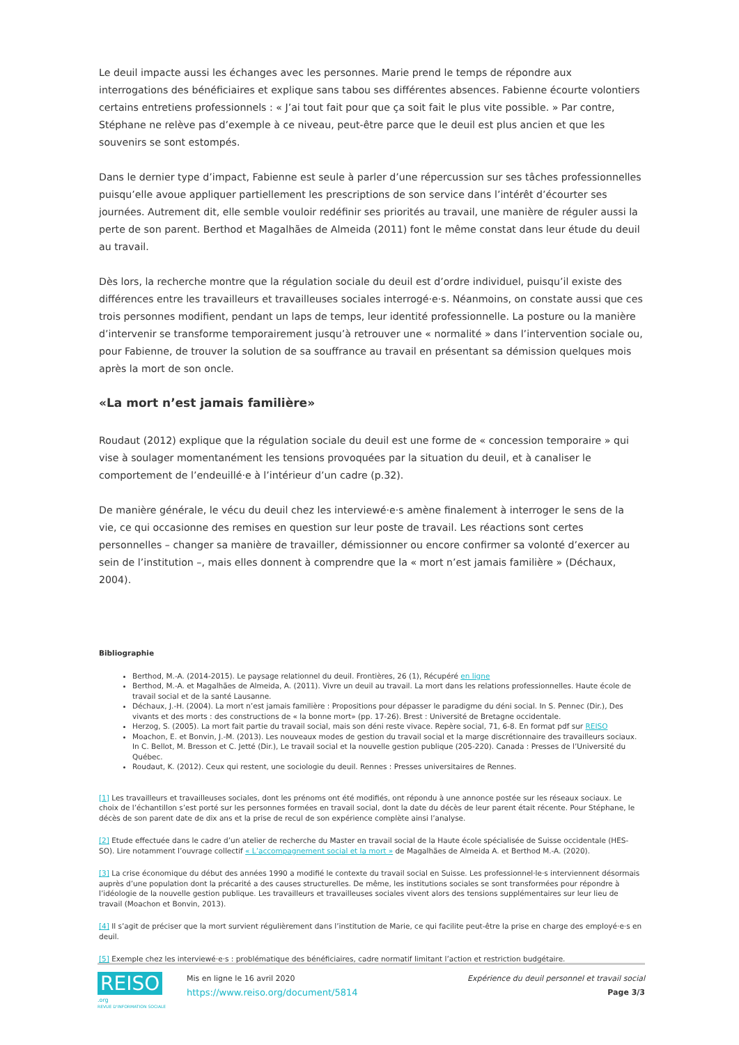Le deuil impacte aussi les échanges avec les personnes. Marie prend le temps de répondre aux interrogations des bénéficiaires et explique sans tabou ses différentes absences. Fabienne écourte volontiers certains entretiens professionnels : « J’ai tout fait pour que ça soit fait le plus vite possible. » Par contre, Stéphane ne relève pas d’exemple à ce niveau, peut-être parce que le deuil est plus ancien et que les souvenirs se sont estompés.
Dans le dernier type d’impact, Fabienne est seule à parler d’une répercussion sur ses tâches professionnelles puisqu’elle avoue appliquer partiellement les prescriptions de son service dans l’intérêt d’écourter ses journées. Autrement dit, elle semble vouloir redéfinir ses priorités au travail, une manière de réguler aussi la perte de son parent. Berthod et Magalhães de Almeida (2011) font le même constat dans leur étude du deuil au travail.
Dès lors, la recherche montre que la régulation sociale du deuil est d’ordre individuel, puisqu’il existe des différences entre les travailleurs et travailleuses sociales interrogé·e·s. Néanmoins, on constate aussi que ces trois personnes modifient, pendant un laps de temps, leur identité professionnelle. La posture ou la manière d’intervenir se transforme temporairement jusqu’à retrouver une « normalité » dans l’intervention sociale ou, pour Fabienne, de trouver la solution de sa souffrance au travail en présentant sa démission quelques mois après la mort de son oncle.
«La mort n’est jamais familière»
Roudaut (2012) explique que la régulation sociale du deuil est une forme de « concession temporaire » qui vise à soulager momentanément les tensions provoquées par la situation du deuil, et à canaliser le comportement de l’endeuillé·e à l’intérieur d’un cadre (p.32).
De manière générale, le vécu du deuil chez les interviewé·e·s amène finalement à interroger le sens de la vie, ce qui occasionne des remises en question sur leur poste de travail. Les réactions sont certes personnelles – changer sa manière de travailler, démissionner ou encore confirmer sa volonté d’exercer au sein de l’institution –, mais elles donnent à comprendre que la « mort n’est jamais familière » (Déchaux, 2004).
Bibliographie
Berthod, M.-A. (2014-2015). Le paysage relationnel du deuil. Frontières, 26 (1), Récupéré en ligne
Berthod, M.-A. et Magalhães de Almeida, A. (2011). Vivre un deuil au travail. La mort dans les relations professionnelles. Haute école de travail social et de la santé Lausanne.
Déchaux, J.-H. (2004). La mort n’est jamais familière : Propositions pour dépasser le paradigme du déni social. In S. Pennec (Dir.), Des vivants et des morts : des constructions de « la bonne mort» (pp. 17-26). Brest : Université de Bretagne occidentale.
Herzog, S. (2005). La mort fait partie du travail social, mais son déni reste vivace. Repère social, 71, 6-8. En format pdf sur REISO
Moachon, E. et Bonvin, J.-M. (2013). Les nouveaux modes de gestion du travail social et la marge discrétionnaire des travailleurs sociaux. In C. Bellot, M. Bresson et C. Jetté (Dir.), Le travail social et la nouvelle gestion publique (205-220). Canada : Presses de l’Université du Québec.
Roudaut, K. (2012). Ceux qui restent, une sociologie du deuil. Rennes : Presses universitaires de Rennes.
[1] Les travailleurs et travailleuses sociales, dont les prénoms ont été modifiés, ont répondu à une annonce postée sur les réseaux sociaux. Le choix de l’échantillon s’est porté sur les personnes formées en travail social, dont la date du décès de leur parent était récente. Pour Stéphane, le décès de son parent date de dix ans et la prise de recul de son expérience complète ainsi l’analyse.
[2] Etude effectuée dans le cadre d’un atelier de recherche du Master en travail social de la Haute école spécialisée de Suisse occidentale (HES-SO). Lire notamment l’ouvrage collectif « L’accompagnement social et la mort » de Magalhães de Almeida A. et Berthod M.-A. (2020).
[3] La crise économique du début des années 1990 a modifié le contexte du travail social en Suisse. Les professionnel·le·s interviennent désormais auprès d’une population dont la précarité a des causes structurelles. De même, les institutions sociales se sont transformées pour répondre à l’idéologie de la nouvelle gestion publique. Les travailleurs et travailleuses sociales vivent alors des tensions supplémentaires sur leur lieu de travail (Moachon et Bonvin, 2013).
[4] Il s’agit de préciser que la mort survient régulièrement dans l’institution de Marie, ce qui facilite peut-être la prise en charge des employé·e·s en deuil.
[5] Exemple chez les interviewé·e·s : problématique des bénéficiaires, cadre normatif limitant l’action et restriction budgétaire.
REISO.org
REVUE D'INFORMATION SOCIALE
Mis en ligne le 16 avril 2020
https://www.reiso.org/document/5814
Expérience du deuil personnel et travail social
Page 3/3